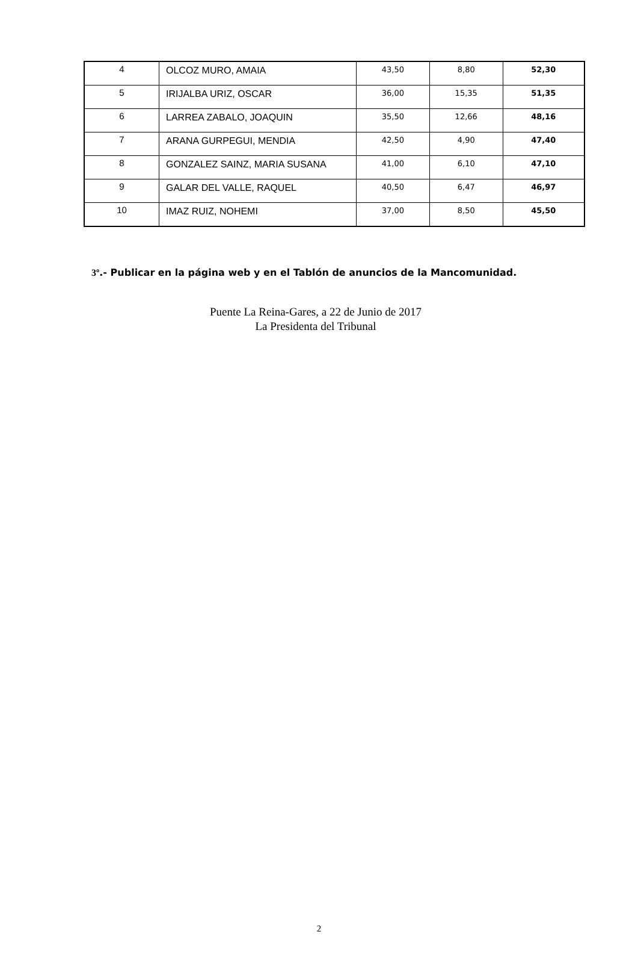| 4 | OLCOZ MURO, AMAIA | 43,50 | 8,80 | 52,30 |
| 5 | IRIJALBA URIZ, OSCAR | 36,00 | 15,35 | 51,35 |
| 6 | LARREA ZABALO, JOAQUIN | 35,50 | 12,66 | 48,16 |
| 7 | ARANA GURPEGUI, MENDIA | 42,50 | 4,90 | 47,40 |
| 8 | GONZALEZ SAINZ, MARIA SUSANA | 41,00 | 6,10 | 47,10 |
| 9 | GALAR DEL VALLE, RAQUEL | 40,50 | 6,47 | 46,97 |
| 10 | IMAZ RUIZ, NOHEMI | 37,00 | 8,50 | 45,50 |
3º.- Publicar en la página web y en el Tablón de anuncios de la Mancomunidad.
Puente La Reina-Gares, a 22 de Junio de 2017
La Presidenta del Tribunal
2